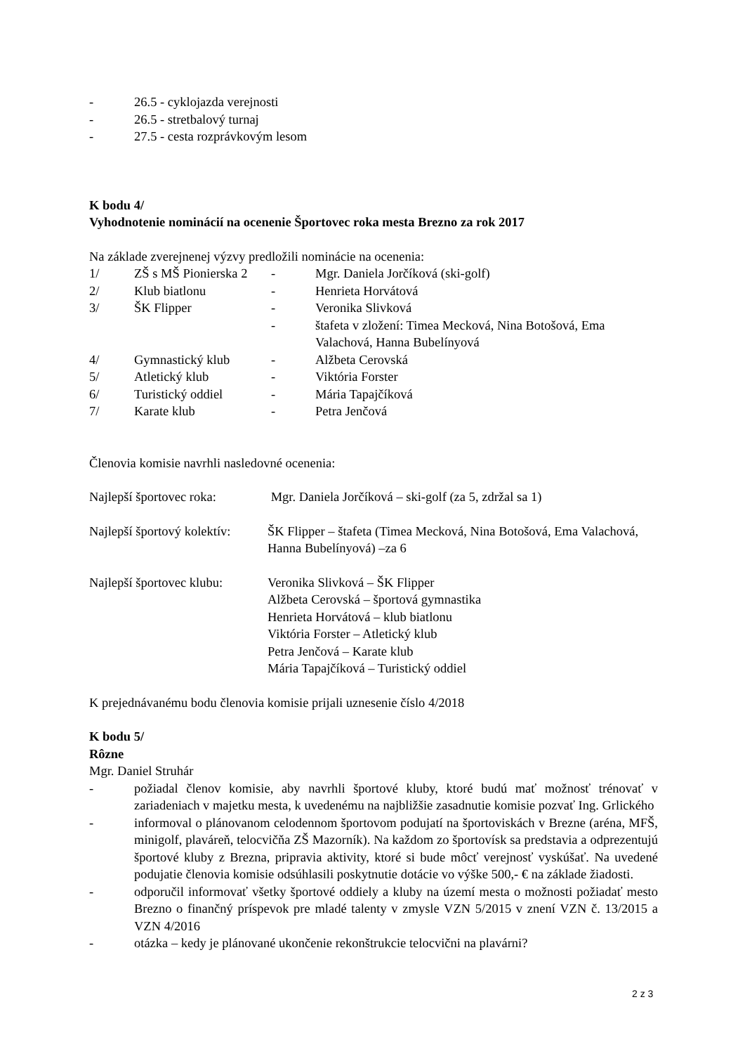- 26.5 - cyklojazda verejnosti
- 26.5 - stretbalový turnaj
- 27.5 - cesta rozprávkovým lesom
K bodu 4/
Vyhodnotenie nominácií na ocenenie Športovec roka mesta Brezno za rok 2017
Na základe zverejnenej výzvy predložili nominácie na ocenenia:
1/ ZŠ s MŠ Pionierska 2 - Mgr. Daniela Jorčíková (ski-golf)
2/ Klub biatlonu - Henrieta Horvátová
3/ ŠK Flipper - Veronika Slivková
- štafeta v zložení: Timea Mecková, Nina Botošová, Ema Valachová, Hanna Bubelínyová
4/ Gymnastický klub - Alžbeta Cerovská
5/ Atletický klub - Viktória Forster
6/ Turistický oddiel - Mária Tapajčíková
7/ Karate klub - Petra Jenčová
Členovia komisie navrhli nasledovné ocenenia:
Najlepší športovec roka: Mgr. Daniela Jorčíková – ski-golf (za 5, zdržal sa 1)
Najlepší športový kolektív: ŠK Flipper – štafeta (Timea Mecková, Nina Botošová, Ema Valachová, Hanna Bubelínyová) –za 6
Najlepší športovec klubu: Veronika Slivková – ŠK Flipper
Alžbeta Cerovská – športová gymnastika
Henrieta Horvátová – klub biatlonu
Viktória Forster – Atletický klub
Petra Jenčová – Karate klub
Mária Tapajčíková – Turistický oddiel
K prejednávanému bodu členovia komisie prijali uznesenie číslo 4/2018
K bodu 5/
Rôzne
Mgr. Daniel Struhár
- požiadal členov komisie, aby navrhli športové kluby, ktoré budú mať možnosť trénovať v zariadeniach v majetku mesta, k uvedenému na najbližšie zasadnutie komisie pozvať Ing. Grlického
- informoval o plánovanom celodennom športovom podujatí na športoviskách v Brezne (aréna, MFŠ, minigolf, plaváreň, telocvičňa ZŠ Mazorník). Na každom zo športovísk sa predstavia a odprezentujú športové kluby z Brezna, pripravia aktivity, ktoré si bude môcť verejnosť vyskúšať. Na uvedené podujatie členovia komisie odsúhlasili poskytnutie dotácie vo výške 500,- € na základe žiadosti.
- odporučil informovať všetky športové oddiely a kluby na území mesta o možnosti požiadať mesto Brezno o finančný príspevok pre mladé talenty v zmysle VZN 5/2015 v znení VZN č. 13/2015 a VZN 4/2016
- otázka – kedy je plánované ukončenie rekonštrukcie telocvični na plavárni?
2 z 3